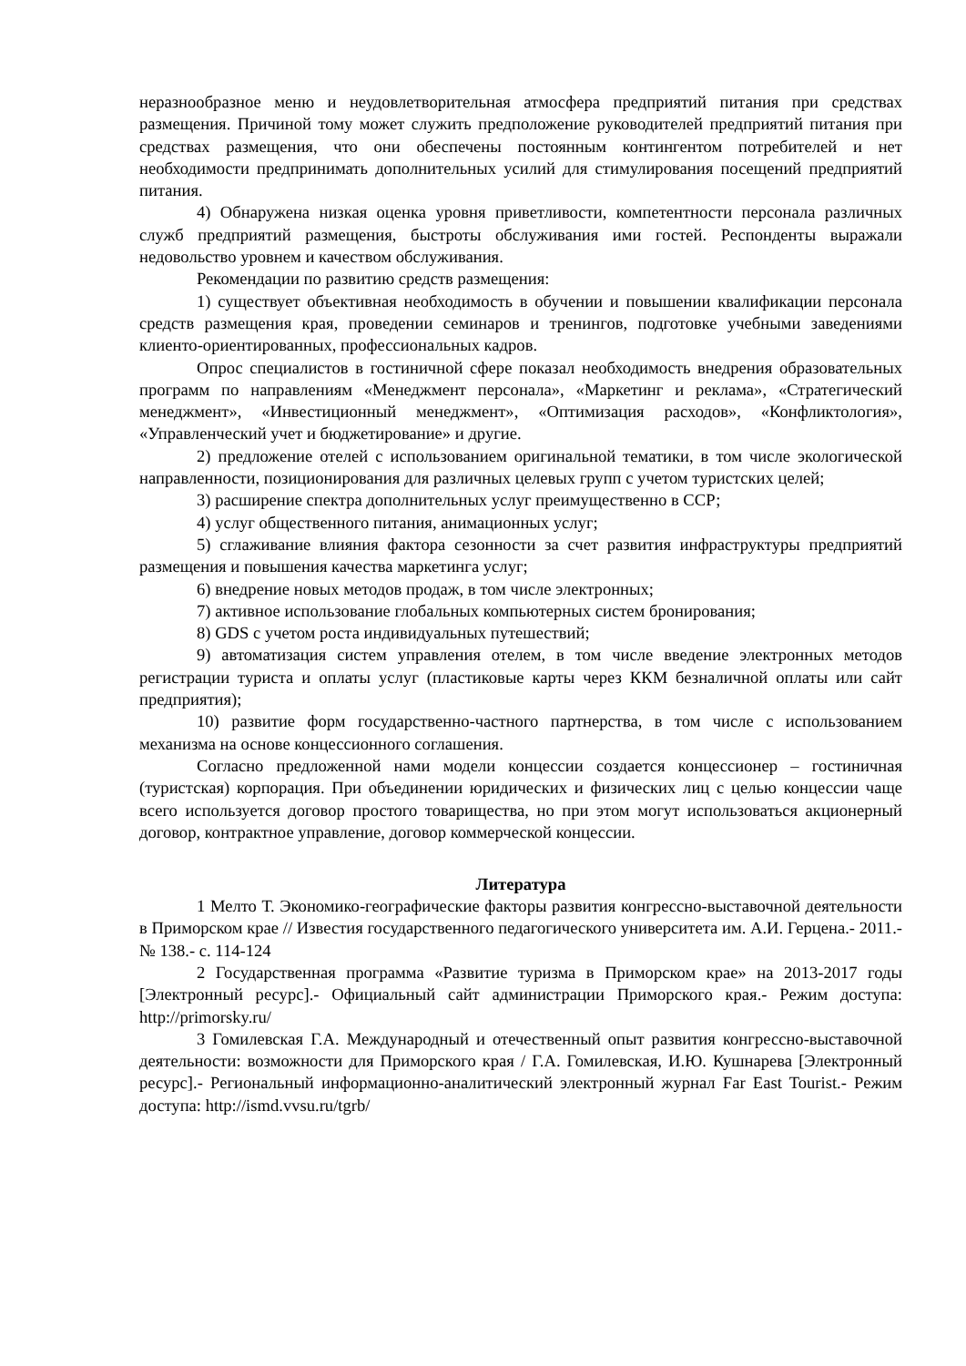неразнообразное меню и неудовлетворительная атмосфера предприятий питания при средствах размещения. Причиной тому может служить предположение руководителей предприятий питания при средствах размещения, что они обеспечены постоянным контингентом потребителей и нет необходимости предпринимать дополнительных усилий для стимулирования посещений предприятий питания.
4) Обнаружена низкая оценка уровня приветливости, компетентности персонала различных служб предприятий размещения, быстроты обслуживания ими гостей. Респонденты выражали недовольство уровнем и качеством обслуживания.
Рекомендации по развитию средств размещения:
1) существует объективная необходимость в обучении и повышении квалификации персонала средств размещения края, проведении семинаров и тренингов, подготовке учебными заведениями клиенто-ориентированных, профессиональных кадров.
Опрос специалистов в гостиничной сфере показал необходимость внедрения образовательных программ по направлениям «Менеджмент персонала», «Маркетинг и реклама», «Стратегический менеджмент», «Инвестиционный менеджмент», «Оптимизация расходов», «Конфликтология», «Управленческий учет и бюджетирование» и другие.
2) предложение отелей с использованием оригинальной тематики, в том числе экологической направленности, позиционирования для различных целевых групп с учетом туристских целей;
3) расширение спектра дополнительных услуг преимущественно в ССР;
4) услуг общественного питания, анимационных услуг;
5) сглаживание влияния фактора сезонности за счет развития инфраструктуры предприятий размещения и повышения качества маркетинга услуг;
6) внедрение новых методов продаж, в том числе электронных;
7) активное использование глобальных компьютерных систем бронирования;
8) GDS с учетом роста индивидуальных путешествий;
9) автоматизация систем управления отелем, в том числе введение электронных методов регистрации туриста и оплаты услуг (пластиковые карты через ККМ безналичной оплаты или сайт предприятия);
10) развитие форм государственно-частного партнерства, в том числе с использованием механизма на основе концессионного соглашения.
Согласно предложенной нами модели концессии создается концессионер – гостиничная (туристская) корпорация. При объединении юридических и физических лиц с целью концессии чаще всего используется договор простого товарищества, но при этом могут использоваться акционерный договор, контрактное управление, договор коммерческой концессии.
Литература
1 Мелто Т. Экономико-географические факторы развития конгрессно-выставочной деятельности в Приморском крае // Известия государственного педагогического университета им. А.И. Герцена.- 2011.- № 138.- с. 114-124
2 Государственная программа «Развитие туризма в Приморском крае» на 2013-2017 годы [Электронный ресурс].- Официальный сайт администрации Приморского края.- Режим доступа: http://primorsky.ru/
3 Гомилевская Г.А. Международный и отечественный опыт развития конгрессно-выставочной деятельности: возможности для Приморского края / Г.А. Гомилевская, И.Ю. Кушнарева [Электронный ресурс].- Региональный информационно-аналитический электронный журнал Far East Tourist.- Режим доступа: http://ismd.vvsu.ru/tgrb/